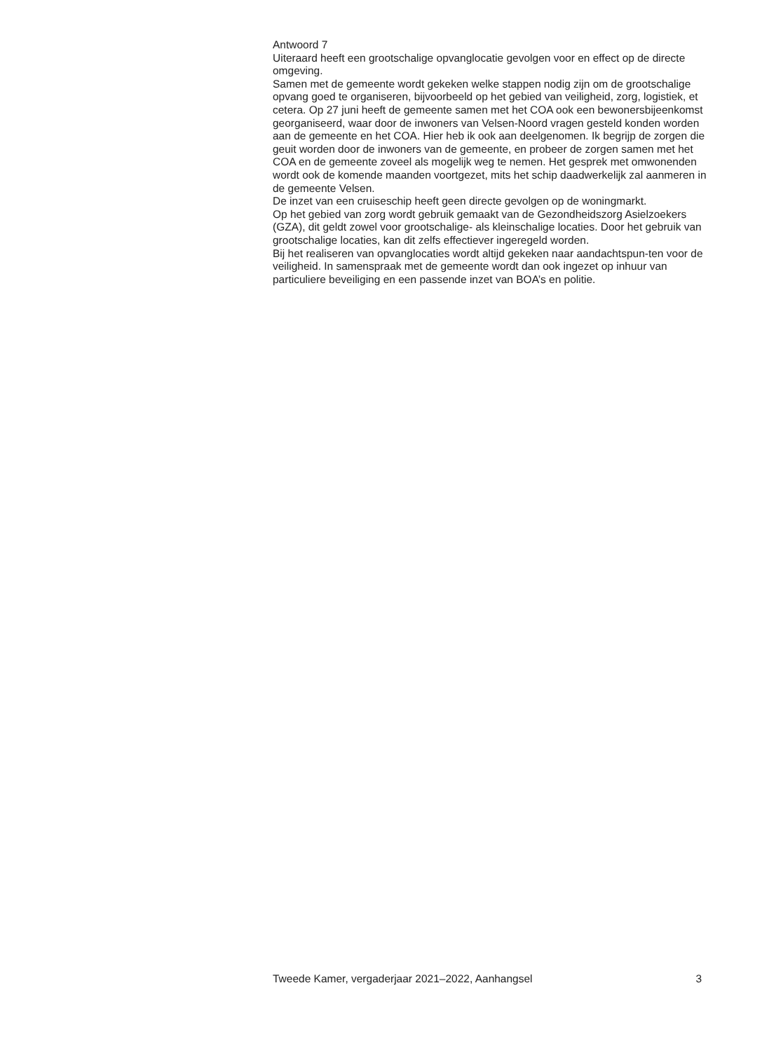Antwoord 7
Uiteraard heeft een grootschalige opvanglocatie gevolgen voor en effect op de directe omgeving.
Samen met de gemeente wordt gekeken welke stappen nodig zijn om de grootschalige opvang goed te organiseren, bijvoorbeeld op het gebied van veiligheid, zorg, logistiek, et cetera. Op 27 juni heeft de gemeente samen met het COA ook een bewonersbijeenkomst georganiseerd, waar door de inwoners van Velsen-Noord vragen gesteld konden worden aan de gemeente en het COA. Hier heb ik ook aan deelgenomen. Ik begrijp de zorgen die geuit worden door de inwoners van de gemeente, en probeer de zorgen samen met het COA en de gemeente zoveel als mogelijk weg te nemen. Het gesprek met omwonenden wordt ook de komende maanden voortgezet, mits het schip daadwerkelijk zal aanmeren in de gemeente Velsen.
De inzet van een cruiseschip heeft geen directe gevolgen op de woningmarkt.
Op het gebied van zorg wordt gebruik gemaakt van de Gezondheidszorg Asielzoekers (GZA), dit geldt zowel voor grootschalige- als kleinschalige locaties. Door het gebruik van grootschalige locaties, kan dit zelfs effectiever ingeregeld worden.
Bij het realiseren van opvanglocaties wordt altijd gekeken naar aandachtspun-ten voor de veiligheid. In samenspraak met de gemeente wordt dan ook ingezet op inhuur van particuliere beveiliging en een passende inzet van BOA’s en politie.
Tweede Kamer, vergaderjaar 2021–2022, Aanhangsel 3